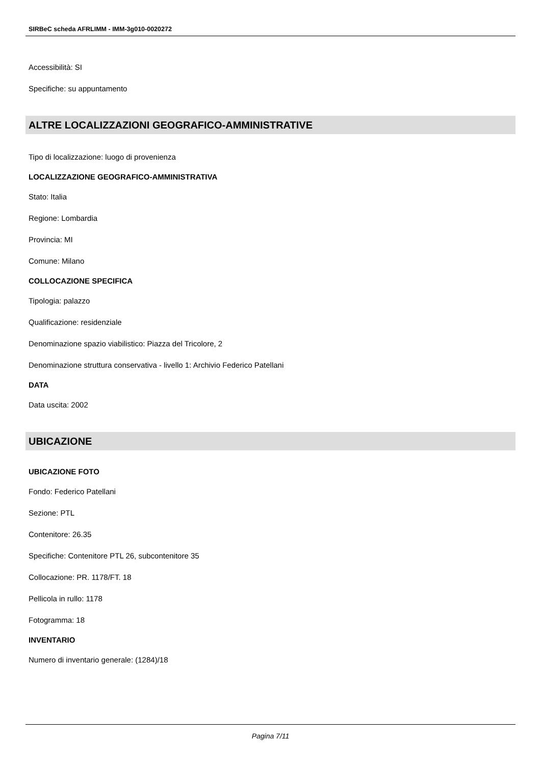SIRBeC scheda AFRLIMM - IMM-3g010-0020272
Accessibilità: SI
Specifiche: su appuntamento
ALTRE LOCALIZZAZIONI GEOGRAFICO-AMMINISTRATIVE
Tipo di localizzazione: luogo di provenienza
LOCALIZZAZIONE GEOGRAFICO-AMMINISTRATIVA
Stato: Italia
Regione: Lombardia
Provincia: MI
Comune: Milano
COLLOCAZIONE SPECIFICA
Tipologia: palazzo
Qualificazione: residenziale
Denominazione spazio viabilistico: Piazza del Tricolore, 2
Denominazione struttura conservativa - livello 1: Archivio Federico Patellani
DATA
Data uscita: 2002
UBICAZIONE
UBICAZIONE FOTO
Fondo: Federico Patellani
Sezione: PTL
Contenitore: 26.35
Specifiche: Contenitore PTL 26, subcontenitore 35
Collocazione: PR. 1178/FT. 18
Pellicola in rullo: 1178
Fotogramma: 18
INVENTARIO
Numero di inventario generale: (1284)/18
Pagina 7/11